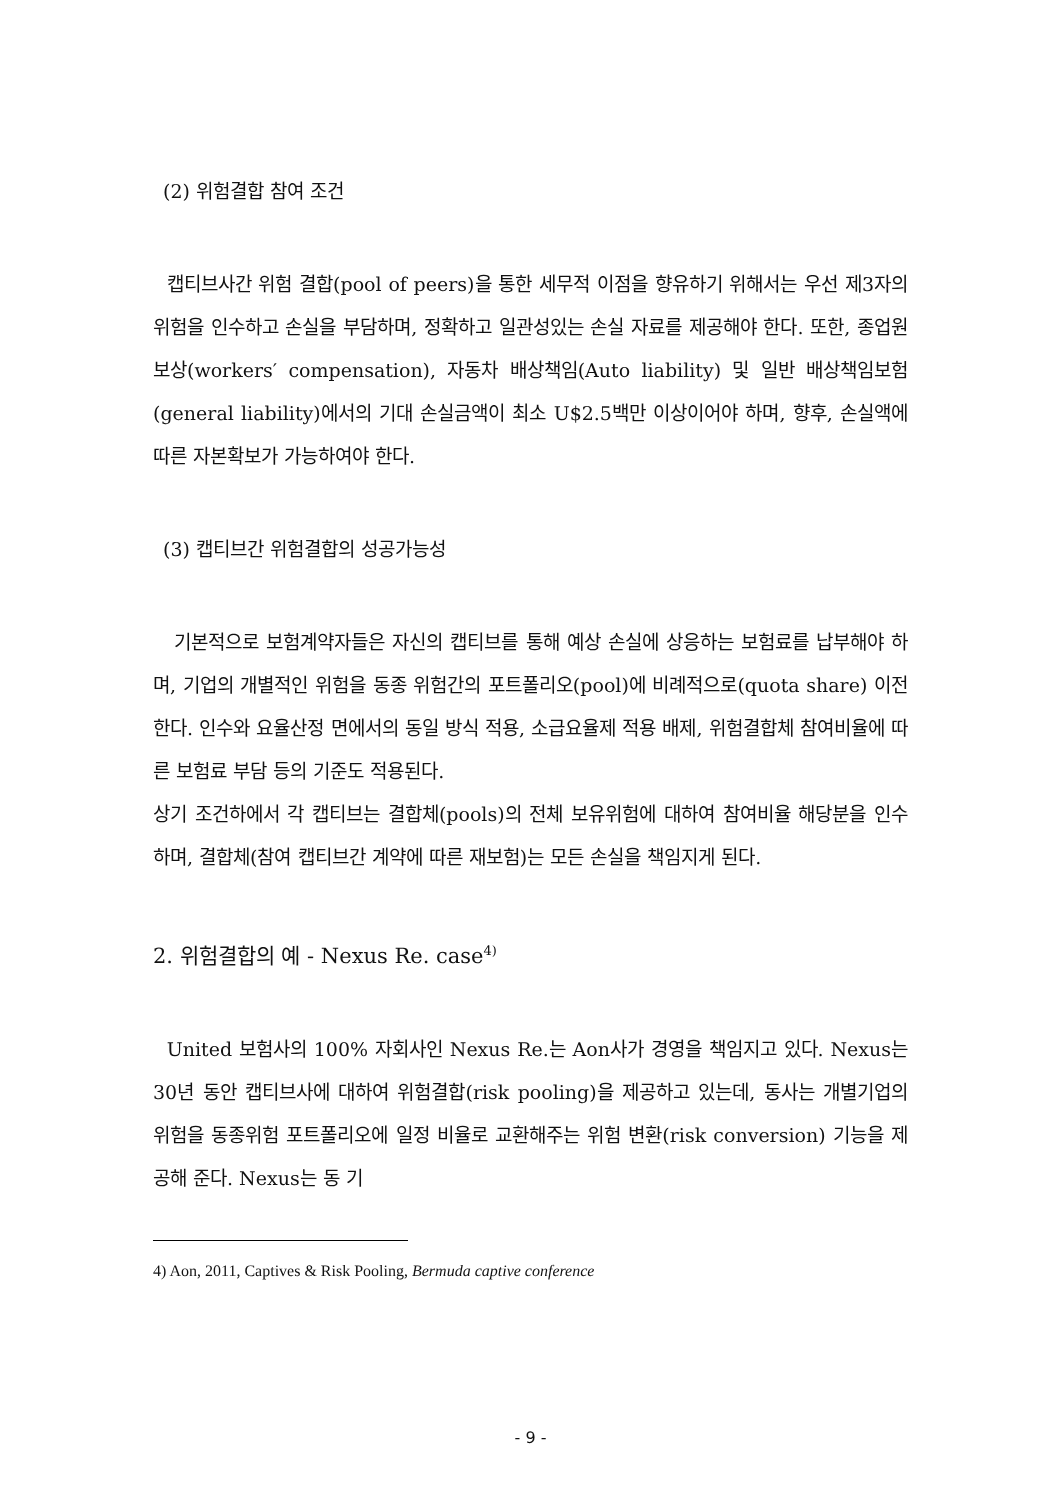(2) 위험결합 참여 조건
캡티브사간 위험 결합(pool of peers)을 통한 세무적 이점을 향유하기 위해서는 우선 제3자의 위험을 인수하고 손실을 부담하며, 정확하고 일관성있는 손실 자료를 제공해야 한다. 또한, 종업원 보상(workers′ compensation), 자동차 배상책임(Auto liability) 및 일반 배상책임보험(general liability)에서의 기대 손실금액이 최소 U$2.5백만 이상이어야 하며, 향후, 손실액에 따른 자본확보가 가능하여야 한다.
(3) 캡티브간 위험결합의 성공가능성
기본적으로 보험계약자들은 자신의 캡티브를 통해 예상 손실에 상응하는 보험료를 납부해야 하며, 기업의 개별적인 위험을 동종 위험간의 포트폴리오(pool)에 비례적으로(quota share) 이전한다. 인수와 요율산정 면에서의 동일 방식 적용, 소급요율제 적용 배제, 위험결합체 참여비율에 따른 보험료 부담 등의 기준도 적용된다.
상기 조건하에서 각 캡티브는 결합체(pools)의 전체 보유위험에 대하여 참여비율 해당분을 인수하며, 결합체(참여 캡티브간 계약에 따른 재보험)는 모든 손실을 책임지게 된다.
2. 위험결합의 예 - Nexus Re. case<sup>4)</sup>
United 보험사의 100% 자회사인 Nexus Re.는 Aon사가 경영을 책임지고 있다. Nexus는 30년 동안 캡티브사에 대하여 위험결합(risk pooling)을 제공하고 있는데, 동사는 개별기업의 위험을 동종위험 포트폴리오에 일정 비율로 교환해주는 위험 변환(risk conversion) 기능을 제공해 준다. Nexus는 동 기
4) Aon, 2011, Captives & Risk Pooling, Bermuda captive conference
- 9 -